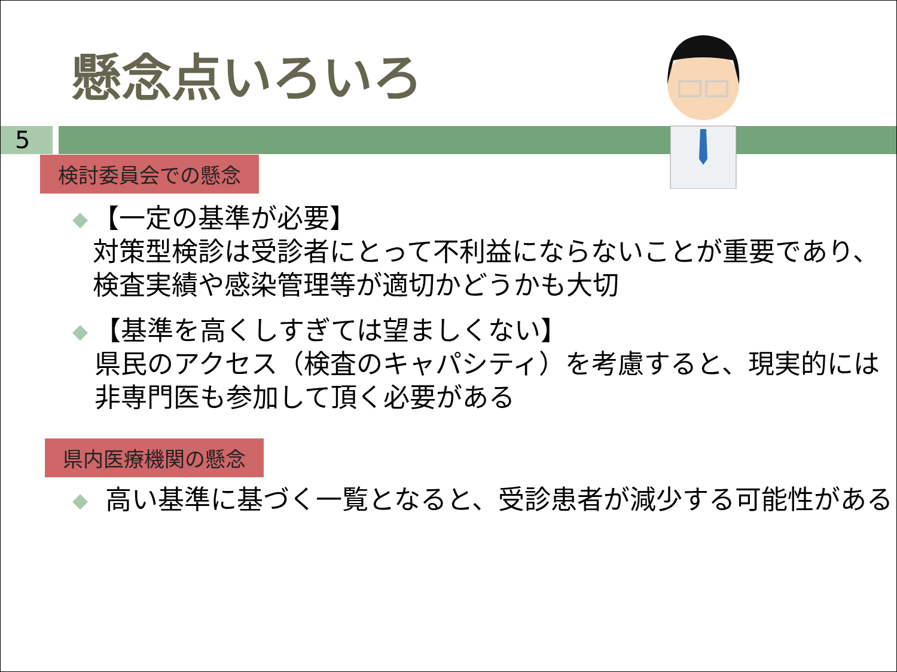懸念点いろいろ
5
検討委員会での懸念
◆
【一定の基準が必要】
対策型検診は受診者にとって不利益にならないことが重要であり、検査実績や感染管理等が適切かどうかも大切
◆
【基準を高くしすぎては望ましくない】
県民のアクセス（検査のキャパシティ）を考慮すると、現実的には非専門医も参加して頂く必要がある
県内医療機関の懸念
◆
高い基準に基づく一覧となると、受診患者が減少する可能性がある